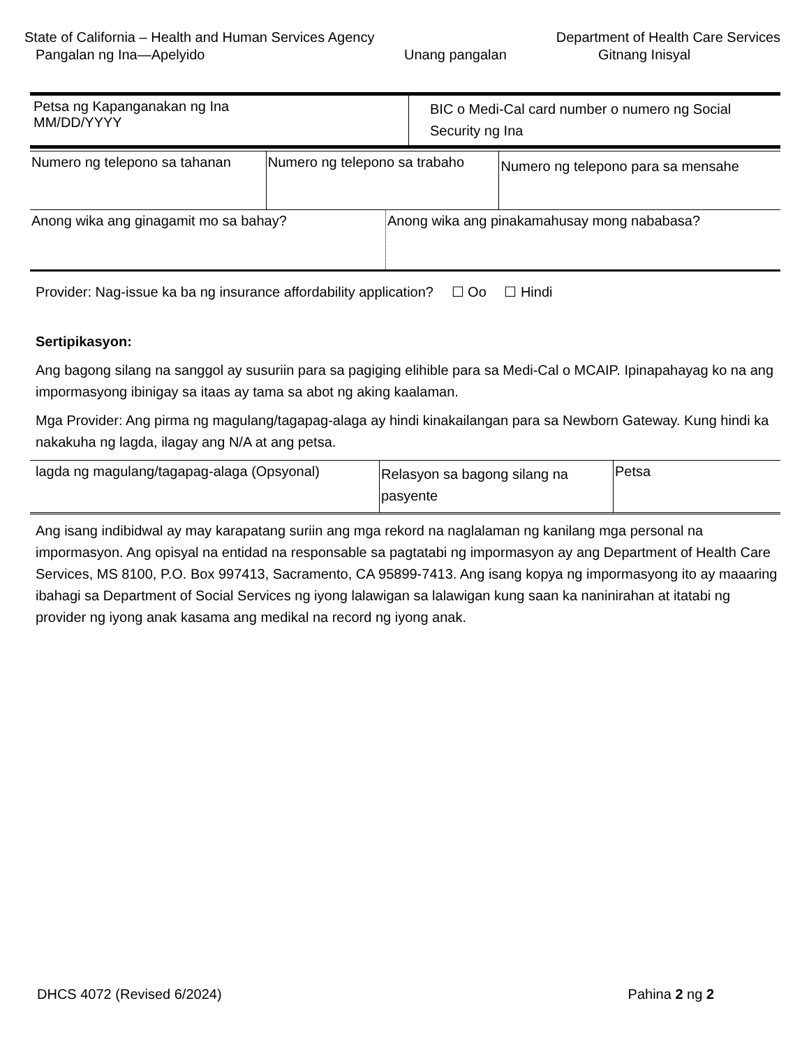State of California – Health and Human Services Agency Department of Health Care Services
Pangalan ng Ina—Apelyido Unang pangalan Gitnang Inisyal
| Petsa ng Kapanganakan ng Ina MM/DD/YYYY | BIC o Medi-Cal card number o numero ng Social Security ng Ina |
| Numero ng telepono sa tahanan | Numero ng telepono sa trabaho | Numero ng telepono para sa mensahe |
| Anong wika ang ginagamit mo sa bahay? | Anong wika ang pinakamahusay mong nababasa? |
Provider: Nag-issue ka ba ng insurance affordability application? ☐ Oo ☐ Hindi
Sertipikasyon:
Ang bagong silang na sanggol ay susuriin para sa pagiging elihible para sa Medi-Cal o MCAIP. Ipinapahayag ko na ang impormasyong ibinigay sa itaas ay tama sa abot ng aking kaalaman.
Mga Provider: Ang pirma ng magulang/tagapag-alaga ay hindi kinakailangan para sa Newborn Gateway. Kung hindi ka nakakuha ng lagda, ilagay ang N/A at ang petsa.
| lagda ng magulang/tagapag-alaga (Opsyonal) | Relasyon sa bagong silang na pasyente | Petsa |
Ang isang indibidwal ay may karapatang suriin ang mga rekord na naglalaman ng kanilang mga personal na impormasyon. Ang opisyal na entidad na responsable sa pagtatabi ng impormasyon ay ang Department of Health Care Services, MS 8100, P.O. Box 997413, Sacramento, CA 95899-7413. Ang isang kopya ng impormasyong ito ay maaaring ibahagi sa Department of Social Services ng iyong lalawigan sa lalawigan kung saan ka naninirahan at itatabi ng provider ng iyong anak kasama ang medikal na record ng iyong anak.
DHCS 4072 (Revised 6/2024) Pahina 2 ng 2